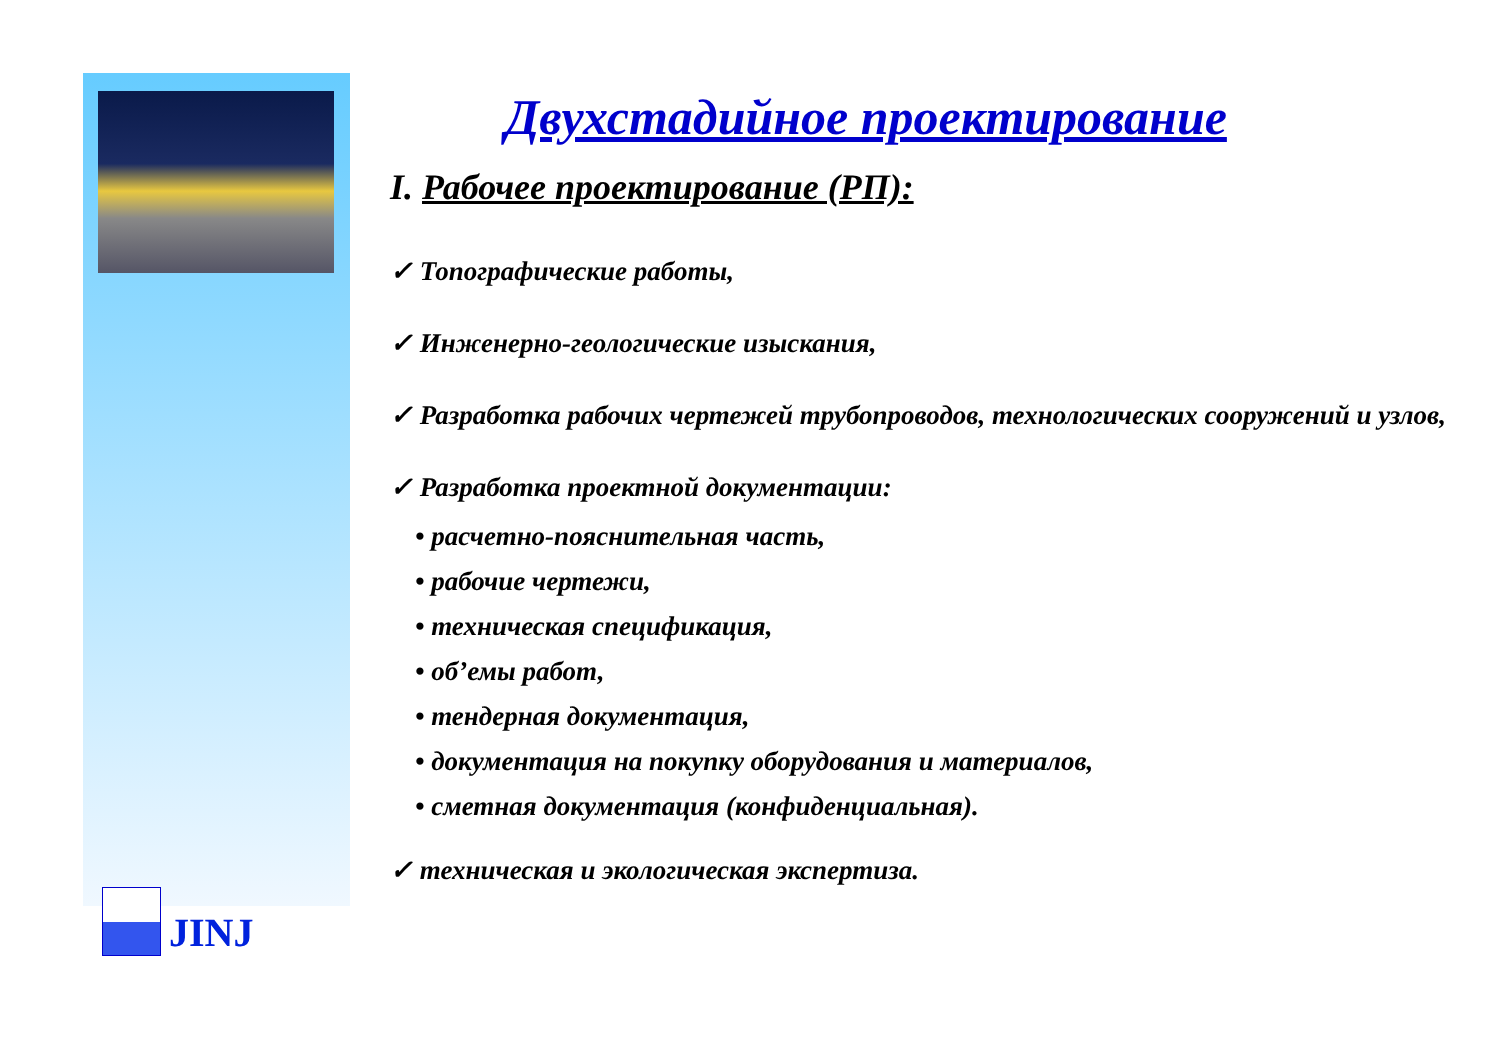Двухстадийное проектирование
I. Рабочее проектирование (РП):
✓ Топографические работы,
✓ Инженерно-геологические изыскания,
✓ Разработка рабочих чертежей трубопроводов, технологических сооружений и узлов,
✓ Разработка проектной документации:
• расчетно-пояснительная часть,
• рабочие чертежи,
• техническая спецификация,
• об’емы работ,
• тендерная документация,
• документация на покупку оборудования и материалов,
• сметная документация (конфиденциальная).
✓ техническая и экологическая экспертиза.
JINJ